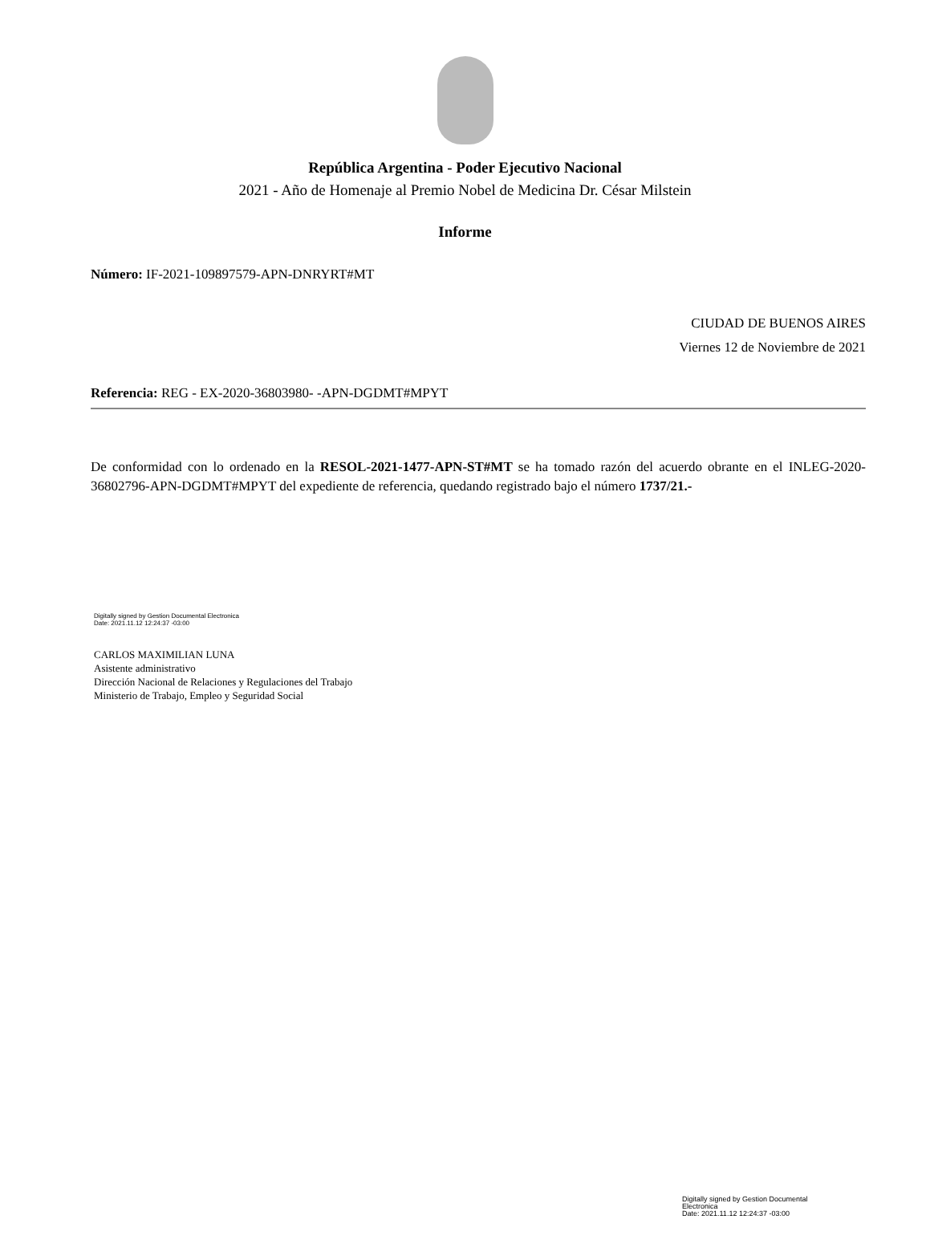República Argentina - Poder Ejecutivo Nacional
2021 - Año de Homenaje al Premio Nobel de Medicina Dr. César Milstein
Informe
Número: IF-2021-109897579-APN-DNRYRT#MT
CIUDAD DE BUENOS AIRES
Viernes 12 de Noviembre de 2021
Referencia: REG - EX-2020-36803980- -APN-DGDMT#MPYT
De conformidad con lo ordenado en la RESOL-2021-1477-APN-ST#MT se ha tomado razón del acuerdo obrante en el INLEG-2020-36802796-APN-DGDMT#MPYT del expediente de referencia, quedando registrado bajo el número 1737/21.-
Digitally signed by Gestion Documental Electronica
Date: 2021.11.12 12:24:37 -03:00
CARLOS MAXIMILIAN LUNA
Asistente administrativo
Dirección Nacional de Relaciones y Regulaciones del Trabajo
Ministerio de Trabajo, Empleo y Seguridad Social
Digitally signed by Gestion Documental Electronica
Date: 2021.11.12 12:24:37 -03:00